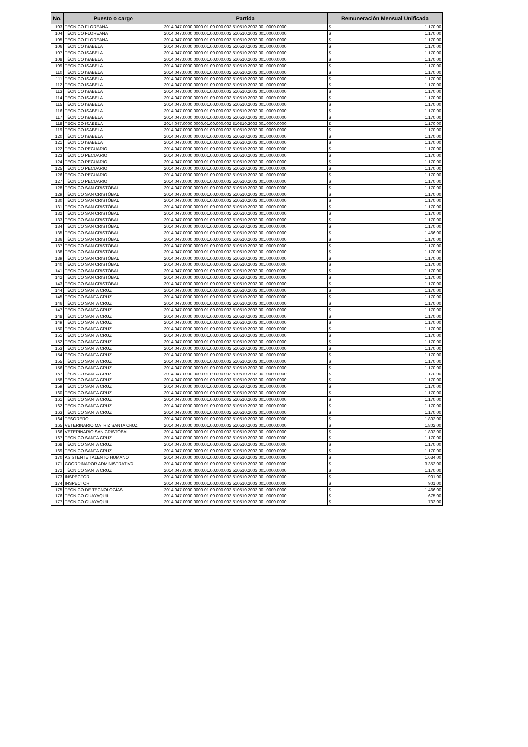| No. | Puesto o cargo | Partida | Remuneración Mensual Unificada | |
| --- | --- | --- | --- | --- |
| 103 | TÉCNICO FLOREANA | 2014.047.0000.0000.01.00.000.002.510510.2003.001.0000.0000 | $ | 1.170,00 |
| 104 | TÉCNICO FLOREANA | 2014.047.0000.0000.01.00.000.002.510510.2003.001.0000.0000 | $ | 1.170,00 |
| 105 | TÉCNICO FLOREANA | 2014.047.0000.0000.01.00.000.002.510510.2003.001.0000.0000 | $ | 1.170,00 |
| 106 | TÉCNICO ISABELA | 2014.047.0000.0000.01.00.000.002.510510.2003.001.0000.0000 | $ | 1.170,00 |
| 107 | TÉCNICO ISABELA | 2014.047.0000.0000.01.00.000.002.510510.2003.001.0000.0000 | $ | 1.170,00 |
| 108 | TÉCNICO ISABELA | 2014.047.0000.0000.01.00.000.002.510510.2003.001.0000.0000 | $ | 1.170,00 |
| 109 | TÉCNICO ISABELA | 2014.047.0000.0000.01.00.000.002.510510.2003.001.0000.0000 | $ | 1.170,00 |
| 110 | TÉCNICO ISABELA | 2014.047.0000.0000.01.00.000.002.510510.2003.001.0000.0000 | $ | 1.170,00 |
| 111 | TÉCNICO ISABELA | 2014.047.0000.0000.01.00.000.002.510510.2003.001.0000.0000 | $ | 1.170,00 |
| 112 | TÉCNICO ISABELA | 2014.047.0000.0000.01.00.000.002.510510.2003.001.0000.0000 | $ | 1.170,00 |
| 113 | TÉCNICO ISABELA | 2014.047.0000.0000.01.00.000.002.510510.2003.001.0000.0000 | $ | 1.170,00 |
| 114 | TÉCNICO ISABELA | 2014.047.0000.0000.01.00.000.002.510510.2003.001.0000.0000 | $ | 1.170,00 |
| 115 | TÉCNICO ISABELA | 2014.047.0000.0000.01.00.000.002.510510.2003.001.0000.0000 | $ | 1.170,00 |
| 116 | TÉCNICO ISABELA | 2014.047.0000.0000.01.00.000.002.510510.2003.001.0000.0000 | $ | 1.170,00 |
| 117 | TÉCNICO ISABELA | 2014.047.0000.0000.01.00.000.002.510510.2003.001.0000.0000 | $ | 1.170,00 |
| 118 | TÉCNICO ISABELA | 2014.047.0000.0000.01.00.000.002.510510.2003.001.0000.0000 | $ | 1.170,00 |
| 119 | TÉCNICO ISABELA | 2014.047.0000.0000.01.00.000.002.510510.2003.001.0000.0000 | $ | 1.170,00 |
| 120 | TÉCNICO ISABELA | 2014.047.0000.0000.01.00.000.002.510510.2003.001.0000.0000 | $ | 1.170,00 |
| 121 | TÉCNICO ISABELA | 2014.047.0000.0000.01.00.000.002.510510.2003.001.0000.0000 | $ | 1.170,00 |
| 122 | TÉCNICO PECUARIO | 2014.047.0000.0000.01.00.000.002.510510.2003.001.0000.0000 | $ | 1.170,00 |
| 123 | TÉCNICO PECUARIO | 2014.047.0000.0000.01.00.000.002.510510.2003.001.0000.0000 | $ | 1.170,00 |
| 124 | TÉCNICO PECUARIO | 2014.047.0000.0000.01.00.000.002.510510.2003.001.0000.0000 | $ | 1.170,00 |
| 125 | TÉCNICO PECUARIO | 2014.047.0000.0000.01.00.000.002.510510.2003.001.0000.0000 | $ | 1.170,00 |
| 126 | TÉCNICO PECUARIO | 2014.047.0000.0000.01.00.000.002.510510.2003.001.0000.0000 | $ | 1.170,00 |
| 127 | TÉCNICO PECUARIO | 2014.047.0000.0000.01.00.000.002.510510.2003.001.0000.0000 | $ | 1.170,00 |
| 128 | TÉCNICO SAN CRISTÓBAL | 2014.047.0000.0000.01.00.000.002.510510.2003.001.0000.0000 | $ | 1.170,00 |
| 129 | TÉCNICO SAN CRISTÓBAL | 2014.047.0000.0000.01.00.000.002.510510.2003.001.0000.0000 | $ | 1.170,00 |
| 130 | TÉCNICO SAN CRISTÓBAL | 2014.047.0000.0000.01.00.000.002.510510.2003.001.0000.0000 | $ | 1.170,00 |
| 131 | TÉCNICO SAN CRISTÓBAL | 2014.047.0000.0000.01.00.000.002.510510.2003.001.0000.0000 | $ | 1.170,00 |
| 132 | TÉCNICO SAN CRISTÓBAL | 2014.047.0000.0000.01.00.000.002.510510.2003.001.0000.0000 | $ | 1.170,00 |
| 133 | TÉCNICO SAN CRISTÓBAL | 2014.047.0000.0000.01.00.000.002.510510.2003.001.0000.0000 | $ | 1.170,00 |
| 134 | TÉCNICO SAN CRISTÓBAL | 2014.047.0000.0000.01.00.000.002.510510.2003.001.0000.0000 | $ | 1.170,00 |
| 135 | TÉCNICO SAN CRISTÓBAL | 2014.047.0000.0000.01.00.000.002.510510.2003.001.0000.0000 | $ | 1.466,00 |
| 136 | TÉCNICO SAN CRISTÓBAL | 2014.047.0000.0000.01.00.000.002.510510.2003.001.0000.0000 | $ | 1.170,00 |
| 137 | TÉCNICO SAN CRISTÓBAL | 2014.047.0000.0000.01.00.000.002.510510.2003.001.0000.0000 | $ | 1.170,00 |
| 138 | TÉCNICO SAN CRISTÓBAL | 2014.047.0000.0000.01.00.000.002.510510.2003.001.0000.0000 | $ | 1.170,00 |
| 139 | TÉCNICO SAN CRISTÓBAL | 2014.047.0000.0000.01.00.000.002.510510.2003.001.0000.0000 | $ | 1.170,00 |
| 140 | TÉCNICO SAN CRISTÓBAL | 2014.047.0000.0000.01.00.000.002.510510.2003.001.0000.0000 | $ | 1.170,00 |
| 141 | TÉCNICO SAN CRISTÓBAL | 2014.047.0000.0000.01.00.000.002.510510.2003.001.0000.0000 | $ | 1.170,00 |
| 142 | TÉCNICO SAN CRISTÓBAL | 2014.047.0000.0000.01.00.000.002.510510.2003.001.0000.0000 | $ | 1.170,00 |
| 143 | TÉCNICO SAN CRISTÓBAL | 2014.047.0000.0000.01.00.000.002.510510.2003.001.0000.0000 | $ | 1.170,00 |
| 144 | TÉCNICO SANTA CRUZ | 2014.047.0000.0000.01.00.000.002.510510.2003.001.0000.0000 | $ | 1.170,00 |
| 145 | TÉCNICO SANTA CRUZ | 2014.047.0000.0000.01.00.000.002.510510.2003.001.0000.0000 | $ | 1.170,00 |
| 146 | TÉCNICO SANTA CRUZ | 2014.047.0000.0000.01.00.000.002.510510.2003.001.0000.0000 | $ | 1.170,00 |
| 147 | TÉCNICO SANTA CRUZ | 2014.047.0000.0000.01.00.000.002.510510.2003.001.0000.0000 | $ | 1.170,00 |
| 148 | TÉCNICO SANTA CRUZ | 2014.047.0000.0000.01.00.000.002.510510.2003.001.0000.0000 | $ | 1.170,00 |
| 149 | TÉCNICO SANTA CRUZ | 2014.047.0000.0000.01.00.000.002.510510.2003.001.0000.0000 | $ | 1.170,00 |
| 150 | TÉCNICO SANTA CRUZ | 2014.047.0000.0000.01.00.000.002.510510.2003.001.0000.0000 | $ | 1.170,00 |
| 151 | TÉCNICO SANTA CRUZ | 2014.047.0000.0000.01.00.000.002.510510.2003.001.0000.0000 | $ | 1.170,00 |
| 152 | TÉCNICO SANTA CRUZ | 2014.047.0000.0000.01.00.000.002.510510.2003.001.0000.0000 | $ | 1.170,00 |
| 153 | TÉCNICO SANTA CRUZ | 2014.047.0000.0000.01.00.000.002.510510.2003.001.0000.0000 | $ | 1.170,00 |
| 154 | TÉCNICO SANTA CRUZ | 2014.047.0000.0000.01.00.000.002.510510.2003.001.0000.0000 | $ | 1.170,00 |
| 155 | TÉCNICO SANTA CRUZ | 2014.047.0000.0000.01.00.000.002.510510.2003.001.0000.0000 | $ | 1.170,00 |
| 156 | TÉCNICO SANTA CRUZ | 2014.047.0000.0000.01.00.000.002.510510.2003.001.0000.0000 | $ | 1.170,00 |
| 157 | TÉCNICO SANTA CRUZ | 2014.047.0000.0000.01.00.000.002.510510.2003.001.0000.0000 | $ | 1.170,00 |
| 158 | TÉCNICO SANTA CRUZ | 2014.047.0000.0000.01.00.000.002.510510.2003.001.0000.0000 | $ | 1.170,00 |
| 159 | TÉCNICO SANTA CRUZ | 2014.047.0000.0000.01.00.000.002.510510.2003.001.0000.0000 | $ | 1.170,00 |
| 160 | TÉCNICO SANTA CRUZ | 2014.047.0000.0000.01.00.000.002.510510.2003.001.0000.0000 | $ | 1.170,00 |
| 161 | TÉCNICO SANTA CRUZ | 2014.047.0000.0000.01.00.000.002.510510.2003.001.0000.0000 | $ | 1.170,00 |
| 162 | TÉCNICO SANTA CRUZ | 2014.047.0000.0000.01.00.000.002.510510.2003.001.0000.0000 | $ | 1.170,00 |
| 163 | TÉCNICO SANTA CRUZ | 2014.047.0000.0000.01.00.000.002.510510.2003.001.0000.0000 | $ | 1.170,00 |
| 164 | TESORERO | 2014.047.0000.0000.01.00.000.002.510510.2003.001.0000.0000 | $ | 1.802,00 |
| 165 | VETERINARIO MATRIZ SANTA CRUZ | 2014.047.0000.0000.01.00.000.002.510510.2003.001.0000.0000 | $ | 1.802,00 |
| 166 | VETERINARIO SAN CRISTÓBAL | 2014.047.0000.0000.01.00.000.002.510510.2003.001.0000.0000 | $ | 1.802,00 |
| 167 | TÉCNICO SANTA CRUZ | 2014.047.0000.0000.01.00.000.002.510510.2003.001.0000.0000 | $ | 1.170,00 |
| 168 | TÉCNICO SANTA CRUZ | 2014.047.0000.0000.01.00.000.002.510510.2003.001.0000.0000 | $ | 1.170,00 |
| 169 | TÉCNICO SANTA CRUZ | 2014.047.0000.0000.01.00.000.002.510510.2003.001.0000.0000 | $ | 1.170,00 |
| 170 | ASISTENTE TALENTO HUMANO | 2014.047.0000.0000.01.00.000.002.510510.2003.001.0000.0000 | $ | 1.634,00 |
| 171 | COORDINADOR ADMINISTRATIVO | 2014.047.0000.0000.01.00.000.002.510510.2003.001.0000.0000 | $ | 3.352,00 |
| 172 | TÉCNICO SANTA CRUZ | 2014.047.0000.0000.01.00.000.002.510510.2003.001.0000.0000 | $ | 1.170,00 |
| 173 | INSPECTOR | 2014.047.0000.0000.01.00.000.002.510510.2003.001.0000.0000 | $ | 901,00 |
| 174 | INSPECTOR | 2014.047.0000.0000.01.00.000.002.510510.2003.001.0000.0000 | $ | 901,00 |
| 175 | TÉCNICO DE TECNOLOGÍAS | 2014.047.0000.0000.01.00.000.002.510510.2003.001.0000.0000 | $ | 1.466,00 |
| 176 | TÉCNICO GUAYAQUIL | 2014.047.0000.0000.01.00.000.002.510510.2003.001.0000.0000 | $ | 675,00 |
| 177 | TÉCNICO GUAYAQUIL | 2014.047.0000.0000.01.00.000.002.510510.2003.001.0000.0000 | $ | 733,00 |